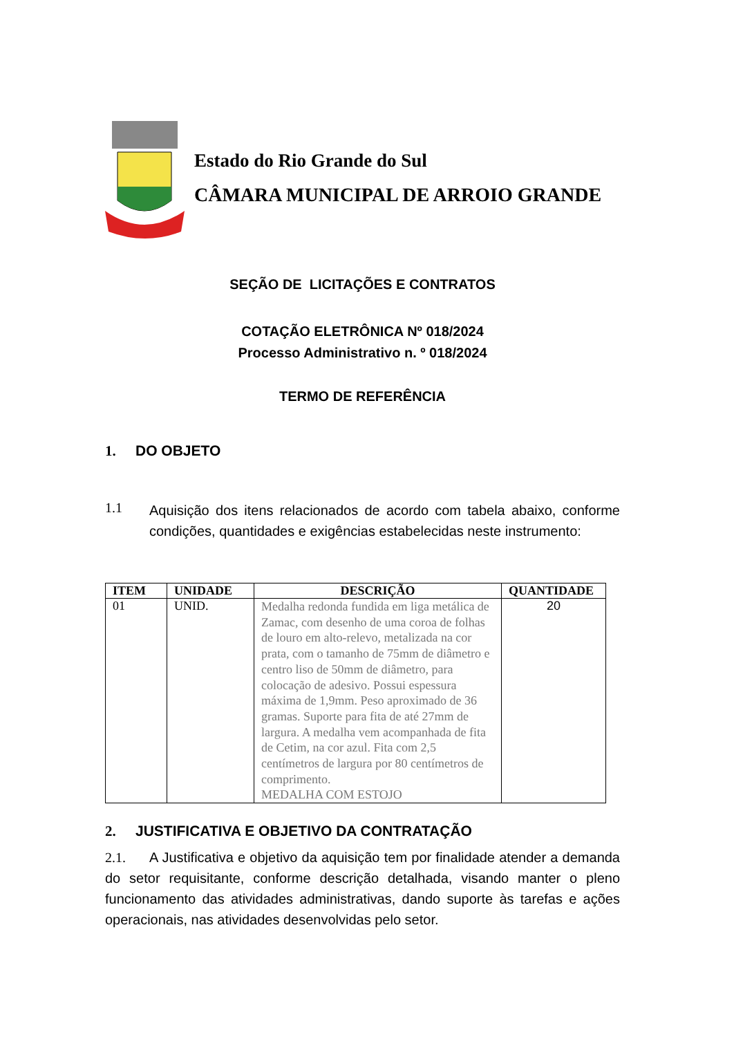Estado do Rio Grande do Sul
CÂMARA MUNICIPAL DE ARROIO GRANDE
SEÇÃO DE LICITAÇÕES E CONTRATOS
COTAÇÃO ELETRÔNICA Nº 018/2024
Processo Administrativo n. º 018/2024
TERMO DE REFERÊNCIA
1. DO OBJETO
1.1
Aquisição dos itens relacionados de acordo com tabela abaixo, conforme condições, quantidades e exigências estabelecidas neste instrumento:
| ITEM | UNIDADE | DESCRIÇÃO | QUANTIDADE |
| --- | --- | --- | --- |
| 01 | UNID. | Medalha redonda fundida em liga metálica de Zamac, com desenho de uma coroa de folhas de louro em alto-relevo, metalizada na cor prata, com o tamanho de 75mm de diâmetro e centro liso de 50mm de diâmetro, para colocação de adesivo. Possui espessura máxima de 1,9mm. Peso aproximado de 36 gramas. Suporte para fita de até 27mm de largura. A medalha vem acompanhada de fita de Cetim, na cor azul. Fita com 2,5 centímetros de largura por 80 centímetros de comprimento. MEDALHA COM ESTOJO | 20 |
2. JUSTIFICATIVA E OBJETIVO DA CONTRATAÇÃO
2.1. A Justificativa e objetivo da aquisição tem por finalidade atender a demanda do setor requisitante, conforme descrição detalhada, visando manter o pleno funcionamento das atividades administrativas, dando suporte às tarefas e ações operacionais, nas atividades desenvolvidas pelo setor.